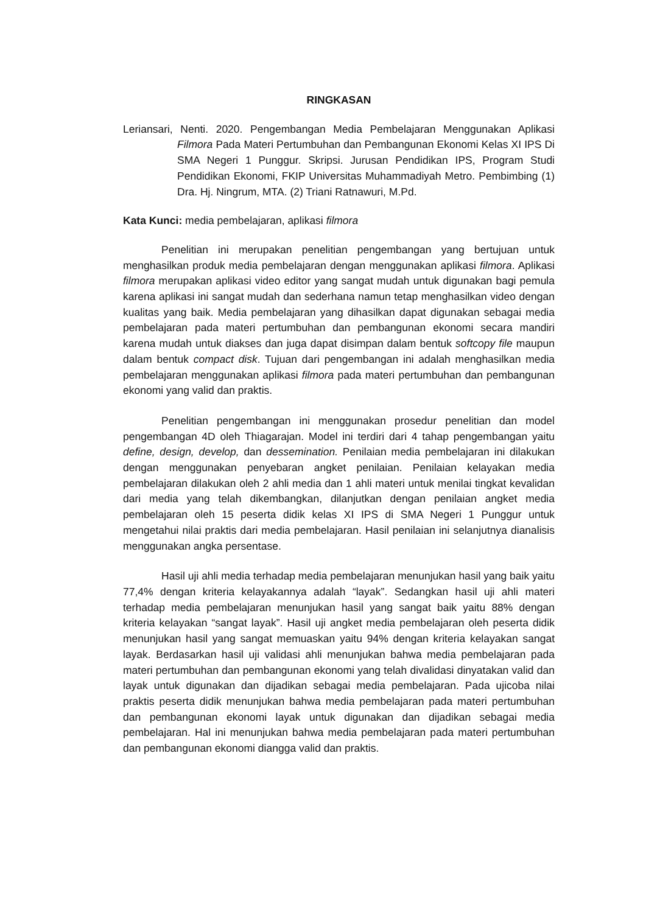RINGKASAN
Leriansari, Nenti. 2020. Pengembangan Media Pembelajaran Menggunakan Aplikasi Filmora Pada Materi Pertumbuhan dan Pembangunan Ekonomi Kelas XI IPS Di SMA Negeri 1 Punggur. Skripsi. Jurusan Pendidikan IPS, Program Studi Pendidikan Ekonomi, FKIP Universitas Muhammadiyah Metro. Pembimbing (1) Dra. Hj. Ningrum, MTA. (2) Triani Ratnawuri, M.Pd.
Kata Kunci: media pembelajaran, aplikasi filmora
Penelitian ini merupakan penelitian pengembangan yang bertujuan untuk menghasilkan produk media pembelajaran dengan menggunakan aplikasi filmora. Aplikasi filmora merupakan aplikasi video editor yang sangat mudah untuk digunakan bagi pemula karena aplikasi ini sangat mudah dan sederhana namun tetap menghasilkan video dengan kualitas yang baik. Media pembelajaran yang dihasilkan dapat digunakan sebagai media pembelajaran pada materi pertumbuhan dan pembangunan ekonomi secara mandiri karena mudah untuk diakses dan juga dapat disimpan dalam bentuk softcopy file maupun dalam bentuk compact disk. Tujuan dari pengembangan ini adalah menghasilkan media pembelajaran menggunakan aplikasi filmora pada materi pertumbuhan dan pembangunan ekonomi yang valid dan praktis.
Penelitian pengembangan ini menggunakan prosedur penelitian dan model pengembangan 4D oleh Thiagarajan. Model ini terdiri dari 4 tahap pengembangan yaitu define, design, develop, dan dessemination. Penilaian media pembelajaran ini dilakukan dengan menggunakan penyebaran angket penilaian. Penilaian kelayakan media pembelajaran dilakukan oleh 2 ahli media dan 1 ahli materi untuk menilai tingkat kevalidan dari media yang telah dikembangkan, dilanjutkan dengan penilaian angket media pembelajaran oleh 15 peserta didik kelas XI IPS di SMA Negeri 1 Punggur untuk mengetahui nilai praktis dari media pembelajaran. Hasil penilaian ini selanjutnya dianalisis menggunakan angka persentase.
Hasil uji ahli media terhadap media pembelajaran menunjukan hasil yang baik yaitu 77,4% dengan kriteria kelayakannya adalah “layak”. Sedangkan hasil uji ahli materi terhadap media pembelajaran menunjukan hasil yang sangat baik yaitu 88% dengan kriteria kelayakan “sangat layak”. Hasil uji angket media pembelajaran oleh peserta didik menunjukan hasil yang sangat memuaskan yaitu 94% dengan kriteria kelayakan sangat layak. Berdasarkan hasil uji validasi ahli menunjukan bahwa media pembelajaran pada materi pertumbuhan dan pembangunan ekonomi yang telah divalidasi dinyatakan valid dan layak untuk digunakan dan dijadikan sebagai media pembelajaran. Pada ujicoba nilai praktis peserta didik menunjukan bahwa media pembelajaran pada materi pertumbuhan dan pembangunan ekonomi layak untuk digunakan dan dijadikan sebagai media pembelajaran. Hal ini menunjukan bahwa media pembelajaran pada materi pertumbuhan dan pembangunan ekonomi diangga valid dan praktis.